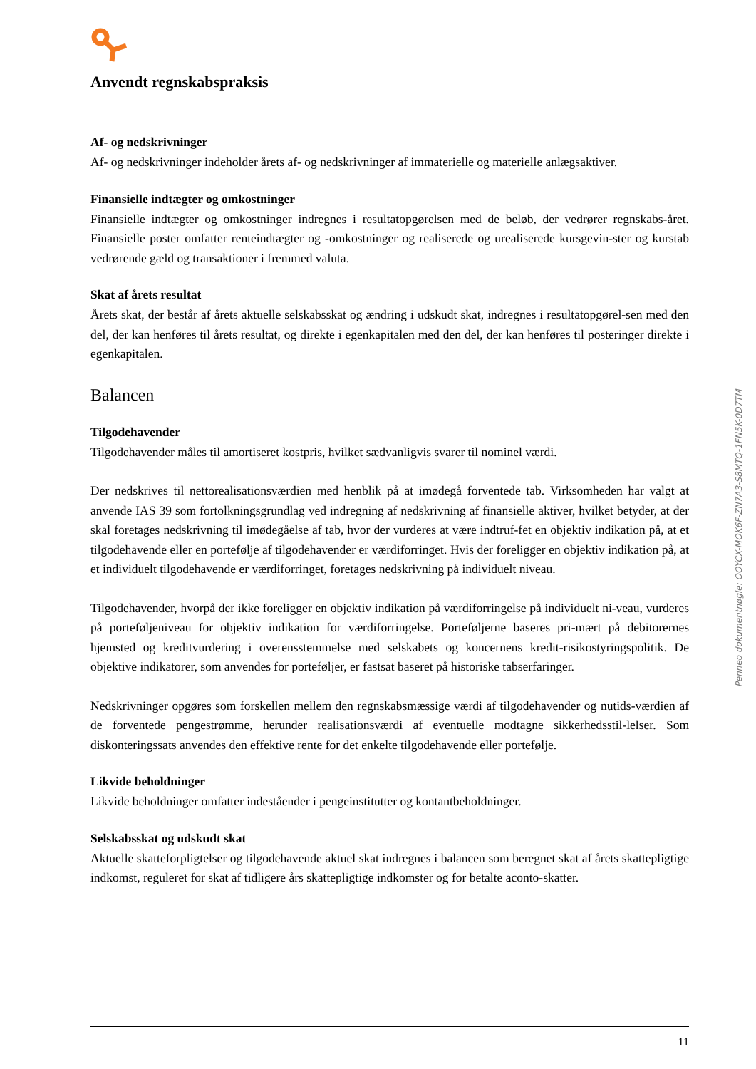Anvendt regnskabspraksis
Af- og nedskrivninger
Af- og nedskrivninger indeholder årets af- og nedskrivninger af immaterielle og materielle anlægsaktiver.
Finansielle indtægter og omkostninger
Finansielle indtægter og omkostninger indregnes i resultatopgørelsen med de beløb, der vedrører regnskabs-året. Finansielle poster omfatter renteindtægter og -omkostninger og realiserede og urealiserede kursgevin-ster og kurstab vedrørende gæld og transaktioner i fremmed valuta.
Skat af årets resultat
Årets skat, der består af årets aktuelle selskabsskat og ændring i udskudt skat, indregnes i resultatopgørel-sen med den del, der kan henføres til årets resultat, og direkte i egenkapitalen med den del, der kan henføres til posteringer direkte i egenkapitalen.
Balancen
Tilgodehavender
Tilgodehavender måles til amortiseret kostpris, hvilket sædvanligvis svarer til nominel værdi.
Der nedskrives til nettorealisationsværdien med henblik på at imødegå forventede tab. Virksomheden har valgt at anvende IAS 39 som fortolkningsgrundlag ved indregning af nedskrivning af finansielle aktiver, hvilket betyder, at der skal foretages nedskrivning til imødegåelse af tab, hvor der vurderes at være indtruf-fet en objektiv indikation på, at et tilgodehavende eller en portefølje af tilgodehavender er værdiforringet. Hvis der foreligger en objektiv indikation på, at et individuelt tilgodehavende er værdiforringet, foretages nedskrivning på individuelt niveau.
Tilgodehavender, hvorpå der ikke foreligger en objektiv indikation på værdiforringelse på individuelt ni-veau, vurderes på porteføljeniveau for objektiv indikation for værdiforringelse. Porteføljerne baseres pri-mært på debitorernes hjemsted og kreditvurdering i overensstemmelse med selskabets og koncernens kredit-risikostyringspolitik. De objektive indikatorer, som anvendes for porteføljer, er fastsat baseret på historiske tabserfaringer.
Nedskrivninger opgøres som forskellen mellem den regnskabsmæssige værdi af tilgodehavender og nutids-værdien af de forventede pengestrømme, herunder realisationsværdi af eventuelle modtagne sikkerhedsstil-lelser. Som diskonteringssats anvendes den effektive rente for det enkelte tilgodehavende eller portefølje.
Likvide beholdninger
Likvide beholdninger omfatter indeståender i pengeinstitutter og kontantbeholdninger.
Selskabsskat og udskudt skat
Aktuelle skatteforpligtelser og tilgodehavende aktuel skat indregnes i balancen som beregnet skat af årets skattepligtige indkomst, reguleret for skat af tidligere års skattepligtige indkomster og for betalte aconto-skatter.
Penneo dokumentnøgle: OOYCX-MOK6F-ZN7A3-S8MTQ-1FN5K-0D7TM
11